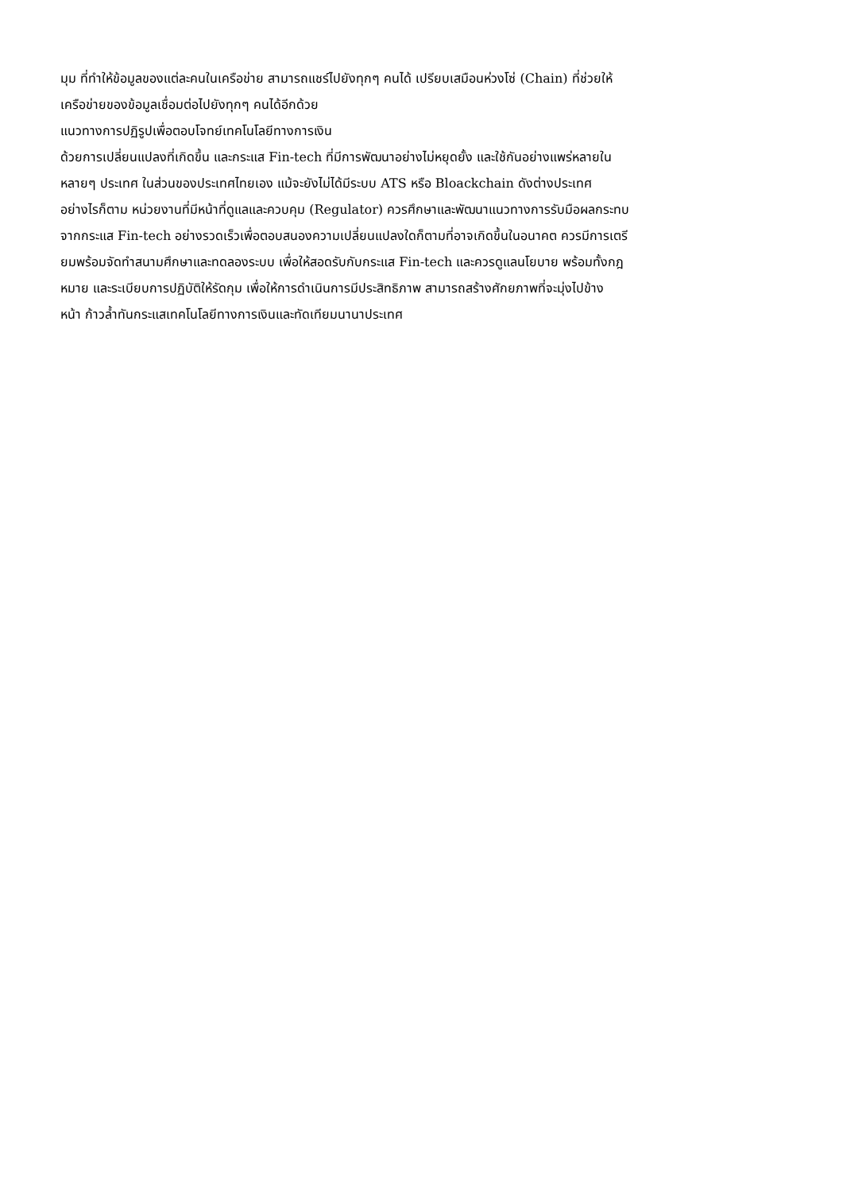มุม ที่ทำให้ข้อมูลของแต่ละคนในเครือข่าย สามารถแชร์ไปยังทุกๆ คนได้ เปรียบเสมือนห่วงโซ่ (Chain) ที่ช่วยให้
เครือข่ายของข้อมูลเชื่อมต่อไปยังทุกๆ คนได้อีกด้วย
แนวทางการปฏิรูปเพื่อตอบโจทย์เทคโนโลยีทางการเงิน
ด้วยการเปลี่ยนแปลงที่เกิดขึ้น และกระแส Fin-tech ที่มีการพัฒนาอย่างไม่หยุดยั้ง และใช้กันอย่างแพร่หลายใน
หลายๆ ประเทศ ในส่วนของประเทศไทยเอง แม้จะยังไม่ได้มีระบบ ATS หรือ Bloackchain ดังต่างประเทศ
อย่างไรก็ตาม หน่วยงานที่มีหน้าที่ดูแลและควบคุม (Regulator) ควรศึกษาและพัฒนาแนวทางการรับมือผลกระทบ
จากกระแส Fin-tech อย่างรวดเร็วเพื่อตอบสนองความเปลี่ยนแปลงใดก็ตามที่อาจเกิดขึ้นในอนาคต ควรมีการเตรี
ยมพร้อมจัดทำสนามศึกษาและทดลองระบบ เพื่อให้สอดรับกับกระแส Fin-tech และควรดูแลนโยบาย พร้อมทั้งกฎ
หมาย และระเบียบการปฏิบัติให้รัดกุม เพื่อให้การดำเนินการมีประสิทธิภาพ สามารถสร้างศักยภาพที่จะมุ่งไปข้าง
หน้า ก้าวล้ำทันกระแสเทคโนโลยีทางการเงินและทัดเทียมนานาประเทศ